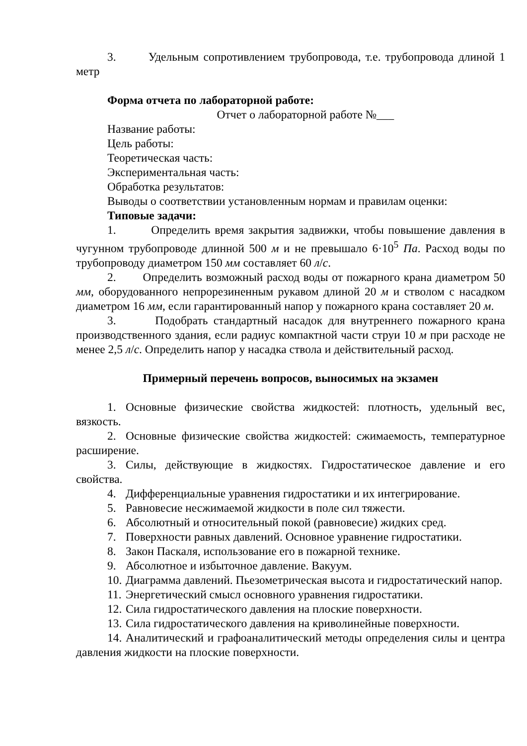3. Удельным сопротивлением трубопровода, т.е. трубопровода длиной 1 метр
Форма отчета по лабораторной работе:
Отчет о лабораторной работе №___
Название работы:
Цель работы:
Теоретическая часть:
Экспериментальная часть:
Обработка результатов:
Выводы о соответствии установленным нормам и правилам оценки:
Типовые задачи:
1. Определить время закрытия задвижки, чтобы повышение давления в чугунном трубопроводе длинной 500 м и не превышало 6·10<sup>5</sup> Па. Расход воды по трубопроводу диаметром 150 мм составляет 60 л/с.
2. Определить возможный расход воды от пожарного крана диаметром 50 мм, оборудованного непрорезиненным рукавом длиной 20 м и стволом с насадком диаметром 16 мм, если гарантированный напор у пожарного крана составляет 20 м.
3. Подобрать стандартный насадок для внутреннего пожарного крана производственного здания, если радиус компактной части струи 10 м при расходе не менее 2,5 л/с. Определить напор у насадка ствола и действительный расход.
Примерный перечень вопросов, выносимых на экзамен
1. Основные физические свойства жидкостей: плотность, удельный вес, вязкость.
2. Основные физические свойства жидкостей: сжимаемость, температурное расширение.
3. Силы, действующие в жидкостях. Гидростатическое давление и его свойства.
4. Дифференциальные уравнения гидростатики и их интегрирование.
5. Равновесие несжимаемой жидкости в поле сил тяжести.
6. Абсолютный и относительный покой (равновесие) жидких сред.
7. Поверхности равных давлений. Основное уравнение гидростатики.
8. Закон Паскаля, использование его в пожарной технике.
9. Абсолютное и избыточное давление. Вакуум.
10. Диаграмма давлений. Пьезометрическая высота и гидростатический напор.
11. Энергетический смысл основного уравнения гидростатики.
12. Сила гидростатического давления на плоские поверхности.
13. Сила гидростатического давления на криволинейные поверхности.
14. Аналитический и графоаналитический методы определения силы и центра давления жидкости на плоские поверхности.